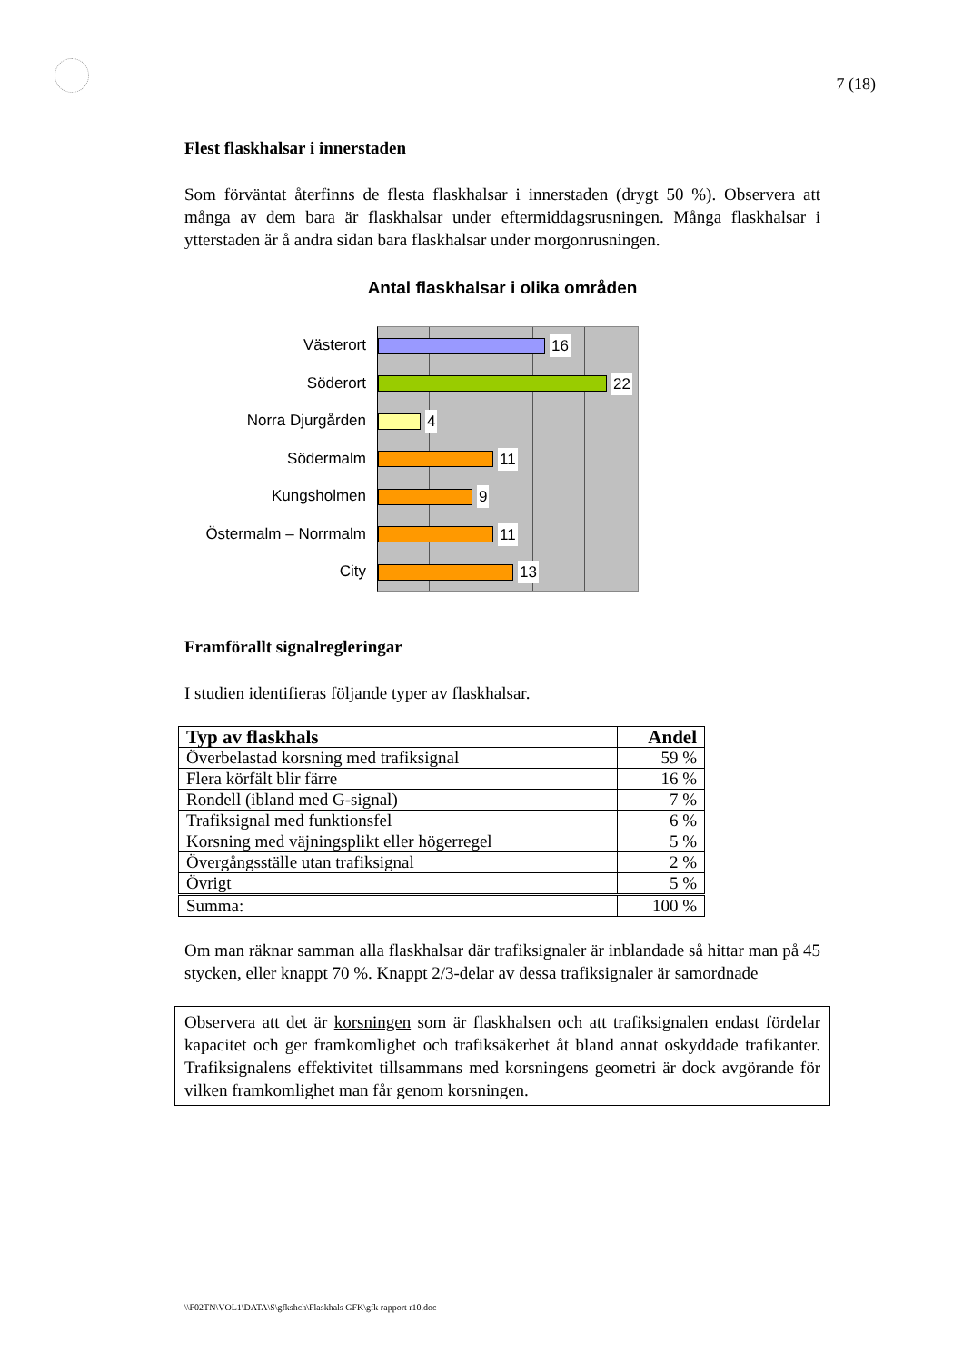7 (18)
Flest flaskhalsar i innerstaden
Som förväntat återfinns de flesta flaskhalsar i innerstaden (drygt 50 %). Observera att många av dem bara är flaskhalsar under eftermiddagsrusningen. Många flaskhalsar i ytterstaden är å andra sidan bara flaskhalsar under morgonrusningen.
Antal flaskhalsar i olika områden
Västerort
Söderort
Norra Djurgården
Södermalm
Kungsholmen
Östermalm – Norrmalm
City
16
22
4
11
9
11
13
Framförallt signalregleringar
I studien identifieras följande typer av flaskhalsar.
| Typ av flaskhals | Andel |
| --- | --- |
| Överbelastad korsning med trafiksignal | 59 % |
| Flera körfält blir färre | 16 % |
| Rondell (ibland med G-signal) | 7 % |
| Trafiksignal med funktionsfel | 6 % |
| Korsning med väjningsplikt eller högerregel | 5 % |
| Övergångsställe utan trafiksignal | 2 % |
| Övrigt | 5 % |
| Summa: | 100 % |
Om man räknar samman alla flaskhalsar där trafiksignaler är inblandade så hittar man på 45 stycken, eller knappt 70 %. Knappt 2/3-delar av dessa trafiksignaler är samordnade
Observera att det är korsningen som är flaskhalsen och att trafiksignalen endast fördelar kapacitet och ger framkomlighet och trafiksäkerhet åt bland annat oskyddade trafikanter. Trafiksignalens effektivitet tillsammans med korsningens geometri är dock avgörande för vilken framkomlighet man får genom korsningen.
\\F02TN\VOL1\DATA\S\gfkshch\Flaskhals GFK\gfk rapport r10.doc